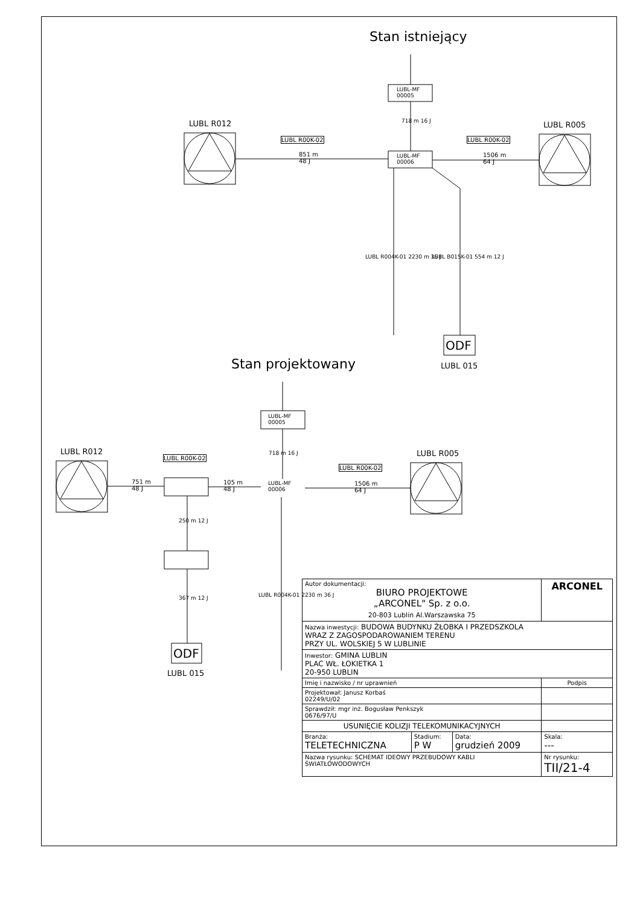Stan istniejący
LUBL-MF
00005
718 m 16 J
LUBL R012 LUBL R005
LUBL R00K-02 LUBL R00K-02
851 m
48 J
LUBL-MF
00006
1506 m
64 J
LUBL R004K-01 2230 m 36 J LUBL B015K-01 554 m 12 J
ODF
LUBL 015
Stan projektowany
LUBL-MF
00005
718 m 16 J
LUBL R012 LUBL R005
LUBL R00K-02
LUBL R00K-02
751 m
48 J
105 m
48 J
LUBL-MF
00006
1506 m
64 J
250 m 12 J
367 m 12 J LUBL R004K-01 2230 m 36 J
ODF
LUBL 015
| Autor dokumentacji: BIURO PROJEKTOWE „ARCONEL" Sp. z o.o. 20-803 Lublin Al.Warszawska 75 | | | ARCONEL |
| Nazwa inwestycji: BUDOWA BUDYNKU ŻŁOBKA I PRZEDSZKOLA WRAZ Z ZAGOSPODAROWANIEM TERENU PRZY UL. WOLSKIEJ 5 W LUBLINIE | | | |
| Inwestor: GMINA LUBLIN PLAC WŁ. ŁOKIETKA 1 20-950 LUBLIN | | | |
| Imię i nazwisko / nr uprawnień | | | Podpis |
| Projektował: Janusz Korbaś 02249/U/02 | | | |
| Sprawdził: mgr inż. Bogusław Penkszyk 0676/97/U | | | |
| USUNIĘCIE KOLIZJI TELEKOMUNIKACYJNYCH | | | |
| Branża: TELETECHNICZNA | Stadium: P W | Data: grudzień 2009 | Skala: --- |
| Nazwa rysunku: SCHEMAT IDEOWY PRZEBUDOWY KABLI ŚWIATŁOWODOWYCH | | | Nr rysunku: TII/21-4 |